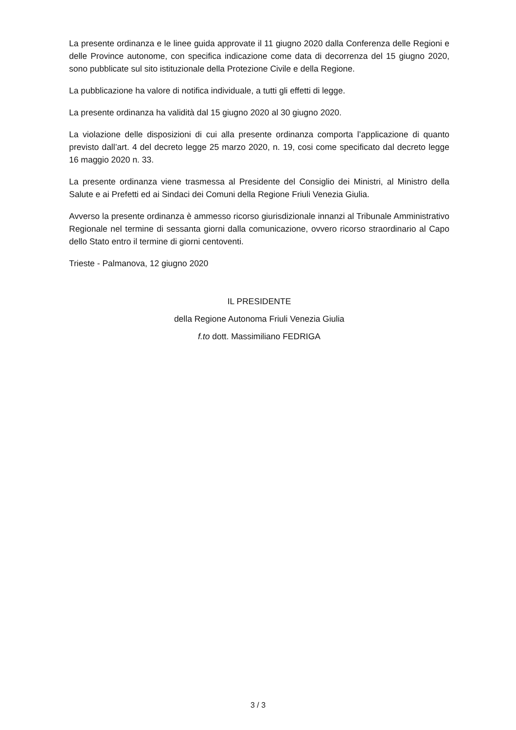La presente ordinanza e le linee guida approvate il 11 giugno 2020 dalla Conferenza delle Regioni e delle Province autonome, con specifica indicazione come data di decorrenza del 15 giugno 2020, sono pubblicate sul sito istituzionale della Protezione Civile e della Regione.
La pubblicazione ha valore di notifica individuale, a tutti gli effetti di legge.
La presente ordinanza ha validità dal 15 giugno 2020 al 30 giugno 2020.
La violazione delle disposizioni di cui alla presente ordinanza comporta l’applicazione di quanto previsto dall’art. 4 del decreto legge 25 marzo 2020, n. 19, cosi come specificato dal decreto legge 16 maggio 2020 n. 33.
La presente ordinanza viene trasmessa al Presidente del Consiglio dei Ministri, al Ministro della Salute e ai Prefetti ed ai Sindaci dei Comuni della Regione Friuli Venezia Giulia.
Avverso la presente ordinanza è ammesso ricorso giurisdizionale innanzi al Tribunale Amministrativo Regionale nel termine di sessanta giorni dalla comunicazione, ovvero ricorso straordinario al Capo dello Stato entro il termine di giorni centoventi.
Trieste - Palmanova, 12 giugno 2020
IL PRESIDENTE
della Regione Autonoma Friuli Venezia Giulia
f.to dott. Massimiliano FEDRIGA
3 / 3